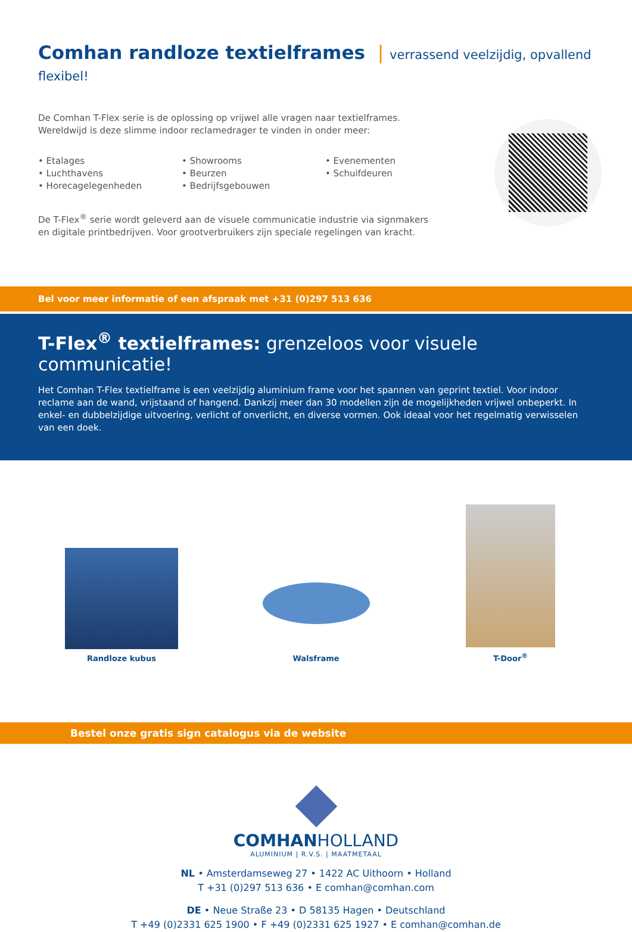Comhan randloze textielframes | verrassend veelzijdig, opvallend flexibel!
De Comhan T-Flex serie is de oplossing op vrijwel alle vragen naar textielframes.
Wereldwijd is deze slimme indoor reclamedrager te vinden in onder meer:
• Etalages
• Luchthavens
• Horecagelegenheden
• Showrooms
• Beurzen
• Bedrijfsgebouwen
• Evenementen
• Schuifdeuren
De T-Flex<sup>®</sup> serie wordt geleverd aan de visuele communicatie industrie via signmakers
en digitale printbedrijven. Voor grootverbruikers zijn speciale regelingen van kracht.
Bel voor meer informatie of een afspraak met +31 (0)297 513 636
T-Flex<sup>®</sup> textielframes: grenzeloos voor visuele communicatie!
Het Comhan T-Flex textielframe is een veelzijdig aluminium frame voor het spannen van geprint textiel. Voor indoor reclame aan de wand, vrijstaand of hangend. Dankzij meer dan 30 modellen zijn de mogelijkheden vrijwel onbeperkt. In enkel- en dubbelzijdige uitvoering, verlicht of onverlicht, en diverse vormen. Ook ideaal voor het regelmatig verwisselen van een doek.
Randloze kubus
Walsframe
T-Door<sup>®</sup>
Bestel onze gratis sign catalogus via de website
COMHANHOLLAND
ALUMINIUM | R.V.S. | MAATMETAAL
NL • Amsterdamseweg 27 • 1422 AC Uithoorn • Holland
T +31 (0)297 513 636 • E comhan@comhan.com
DE • Neue Straße 23 • D 58135 Hagen • Deutschland
T +49 (0)2331 625 1900 • F +49 (0)2331 625 1927 • E comhan@comhan.de